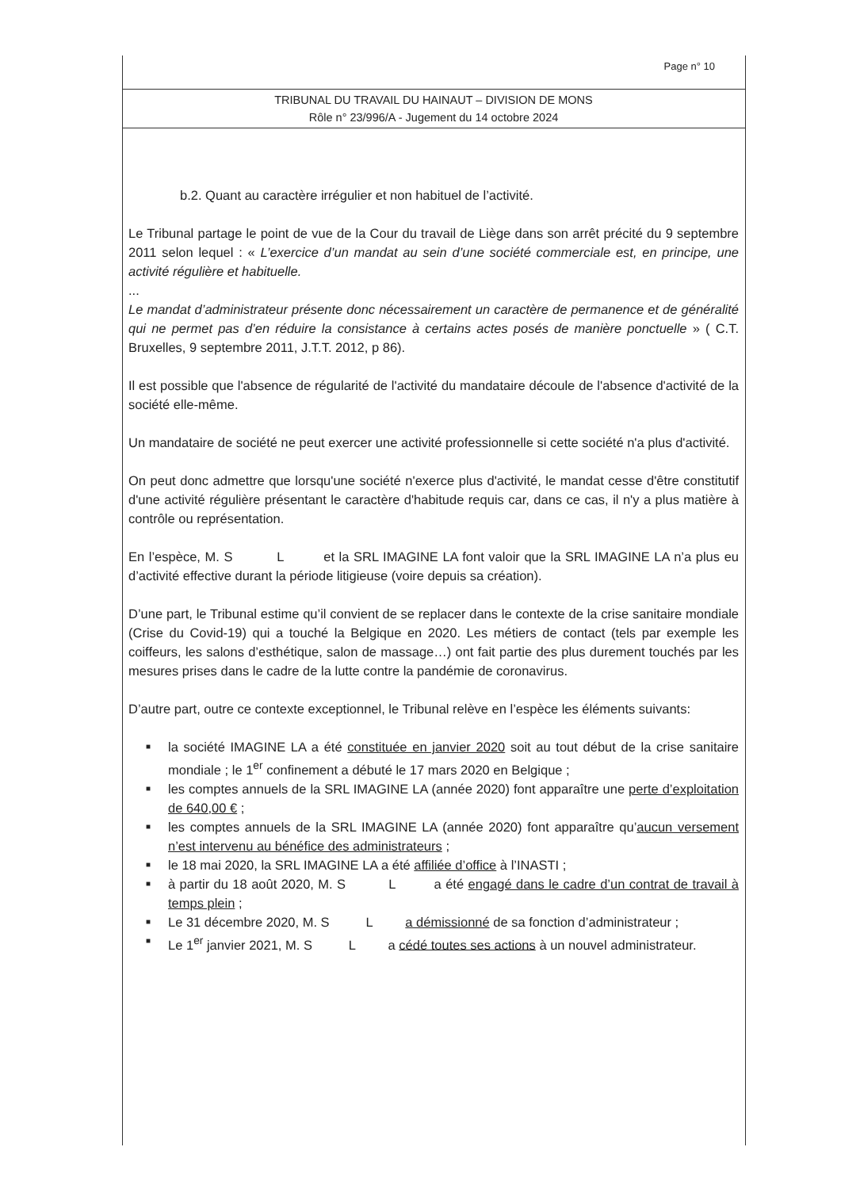Page n° 10
TRIBUNAL DU TRAVAIL DU HAINAUT – DIVISION DE MONS
Rôle n° 23/996/A - Jugement du 14 octobre 2024
b.2. Quant au caractère irrégulier et non habituel de l’activité.
Le Tribunal partage le point de vue de la Cour du travail de Liège dans son arrêt précité du 9 septembre 2011 selon lequel : « L’exercice d’un mandat au sein d’une société commerciale est, en principe, une activité régulière et habituelle.
...
Le mandat d’administrateur présente donc nécessairement un caractère de permanence et de généralité qui ne permet pas d’en réduire la consistance à certains actes posés de manière ponctuelle » ( C.T. Bruxelles, 9 septembre 2011, J.T.T. 2012, p 86).
Il est possible que l'absence de régularité de l'activité du mandataire découle de l'absence d'activité de la société elle-même.
Un mandataire de société ne peut exercer une activité professionnelle si cette société n'a plus d'activité.
On peut donc admettre que lorsqu'une société n'exerce plus d'activité, le mandat cesse d'être constitutif d'une activité régulière présentant le caractère d'habitude requis car, dans ce cas, il n'y a plus matière à contrôle ou représentation.
En l’espèce, M. S L et la SRL IMAGINE LA font valoir que la SRL IMAGINE LA n’a plus eu d’activité effective durant la période litigieuse (voire depuis sa création).
D’une part, le Tribunal estime qu’il convient de se replacer dans le contexte de la crise sanitaire mondiale (Crise du Covid-19) qui a touché la Belgique en 2020. Les métiers de contact (tels par exemple les coiffeurs, les salons d’esthétique, salon de massage…) ont fait partie des plus durement touchés par les mesures prises dans le cadre de la lutte contre la pandémie de coronavirus.
D’autre part, outre ce contexte exceptionnel, le Tribunal relève en l’espèce les éléments suivants:
■ la société IMAGINE LA a été constituée en janvier 2020 soit au tout début de la crise sanitaire mondiale ; le 1<sup>er</sup> confinement a débuté le 17 mars 2020 en Belgique ;
■ les comptes annuels de la SRL IMAGINE LA (année 2020) font apparaître une perte d’exploitation de 640,00 € ;
■ les comptes annuels de la SRL IMAGINE LA (année 2020) font apparaître qu’aucun versement n’est intervenu au bénéfice des administrateurs ;
■ le 18 mai 2020, la SRL IMAGINE LA a été affiliée d’office à l’INASTI ;
■ à partir du 18 août 2020, M. S L a été engagé dans le cadre d’un contrat de travail à temps plein ;
■ Le 31 décembre 2020, M. S L a démissionné de sa fonction d’administrateur ;
■ Le 1<sup>er</sup> janvier 2021, M. S L a cédé toutes ses actions à un nouvel administrateur.